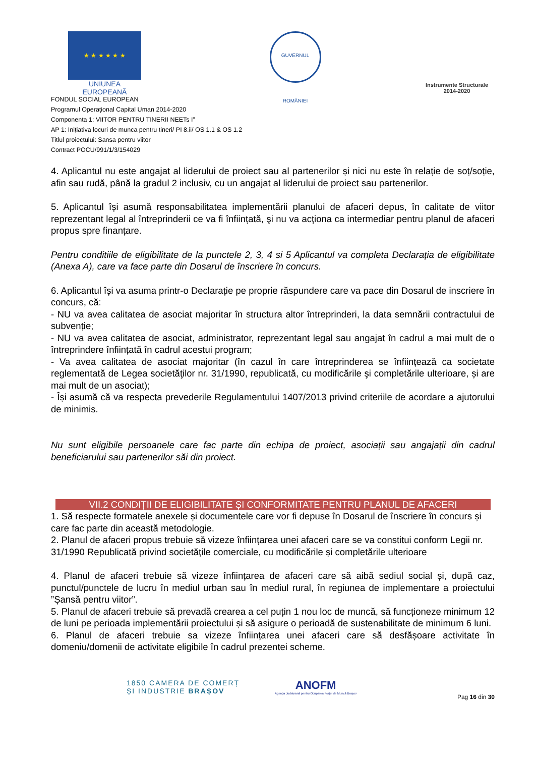★ ★ ★ ★ ★ ★
UNIUNEA EUROPEANĂ
GUVERNUL ROMÂNIEI
Instrumente Structurale
2014-2020
FONDUL SOCIAL EUROPEAN
Programul Operaţional Capital Uman 2014-2020
Componenta 1: VIITOR PENTRU TINERII NEETs I”
AP 1: Inițiativa locuri de munca pentru tineri/ PI 8.ii/ OS 1.1 & OS 1.2
Titlul proiectului: Sansa pentru viitor
Contract POCU/991/1/3/154029
4. Aplicantul nu este angajat al liderului de proiect sau al partenerilor și nici nu este în relație de soț/soție, afin sau rudă, până la gradul 2 inclusiv, cu un angajat al liderului de proiect sau partenerilor.
5. Aplicantul își asumă responsabilitatea implementării planului de afaceri depus, în calitate de viitor reprezentant legal al întreprinderii ce va fi înființată, şi nu va acţiona ca intermediar pentru planul de afaceri propus spre finanțare.
Pentru conditiile de eligibilitate de la punctele 2, 3, 4 si 5 Aplicantul va completa Declarația de eligibilitate (Anexa A), care va face parte din Dosarul de înscriere în concurs.
6. Aplicantul își va asuma printr-o Declarație pe proprie răspundere care va pace din Dosarul de inscriere în concurs, că:
- NU va avea calitatea de asociat majoritar în structura altor întreprinderi, la data semnării contractului de subvenție;
- NU va avea calitatea de asociat, administrator, reprezentant legal sau angajat în cadrul a mai mult de o întreprindere înființată în cadrul acestui program;
- Va avea calitatea de asociat majoritar (în cazul în care întreprinderea se înființează ca societate reglementată de Legea societăţilor nr. 31/1990, republicată, cu modificările şi completările ulterioare, și are mai mult de un asociat);
- Își asumă că va respecta prevederile Regulamentului 1407/2013 privind criteriile de acordare a ajutorului de minimis.
Nu sunt eligibile persoanele care fac parte din echipa de proiect, asociații sau angajații din cadrul beneficiarului sau partenerilor săi din proiect.
VII.2 CONDIȚII DE ELIGIBILITATE ȘI CONFORMITATE PENTRU PLANUL DE AFACERI
1. Să respecte formatele anexele și documentele care vor fi depuse în Dosarul de înscriere în concurs și care fac parte din această metodologie.
2. Planul de afaceri propus trebuie să vizeze înființarea unei afaceri care se va constitui conform Legii nr. 31/1990 Republicată privind societăţile comerciale, cu modificările și completările ulterioare
4. Planul de afaceri trebuie să vizeze înființarea de afaceri care să aibă sediul social și, după caz, punctul/punctele de lucru în mediul urban sau în mediul rural, în regiunea de implementare a proiectului ”Șansă pentru viitor”.
5. Planul de afaceri trebuie să prevadă crearea a cel puțin 1 nou loc de muncă, să funcționeze minimum 12 de luni pe perioada implementării proiectului și să asigure o perioadă de sustenabilitate de minimum 6 luni.
6. Planul de afaceri trebuie sa vizeze înființarea unei afaceri care să desfășoare activitate în domeniu/domenii de activitate eligibile în cadrul prezentei scheme.
1850 CAMERA DE COMERȚ
ȘI INDUSTRIE BRAȘOV
ANOFM
Agenția Județeană pentru Ocuparea Forței de Muncă Brașov
Pag 16 din 30